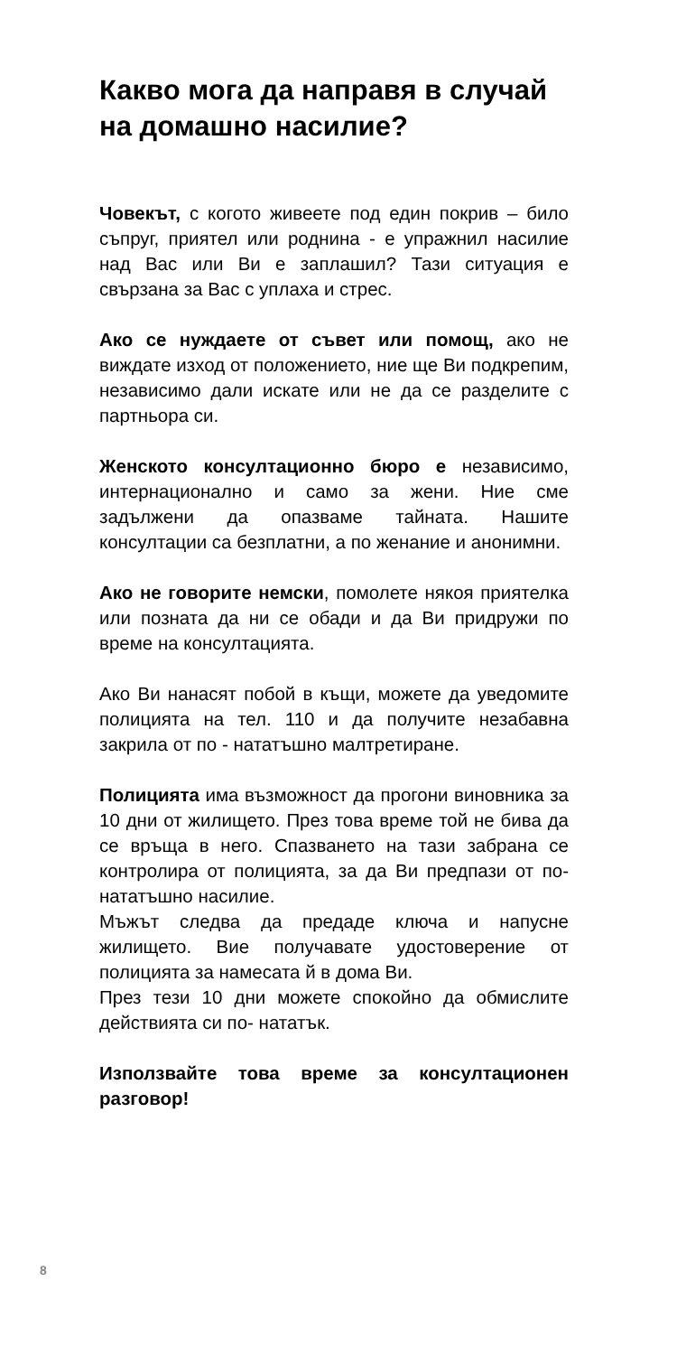Какво мога да направя в случай на домашно насилие?
Човекът, с когото живеете под един покрив – било съпруг, приятел или роднина - е упражнил насилие над Вас или Ви е заплашил? Тази ситуация е свързана за Вас с уплаха и стрес.
Ако се нуждаете от съвет или помощ, ако не виждате изход от положението, ние ще Ви подкрепим, независимо дали искате или не да се разделите с партньора си.
Женското консултационно бюро е независимо, интернационално и само за жени. Ние сме задължени да опазваме тайната. Нашите консултации са безплатни, а по женание и анонимни.
Ако не говорите немски, помолете някоя приятелка или позната да ни се обади и да Ви придружи по време на консултацията.
Ако Ви нанасят побой в къщи, можете да уведомите полицията на тел. 110 и да получите незабавна закрила от по - нататъшно малтретиране.
Полицията има възможност да прогони виновника за 10 дни от жилището. През това време той не бива да се връща в него. Спазването на тази забрана се контролира от полицията, за да Ви предпази от по-нататъшно насилие.
Мъжът следва да предаде ключа и напусне жилището. Вие получавате удостоверение от полицията за намесата й в дома Ви.
През тези 10 дни можете спокойно да обмислите действията си по- нататък.
Използвайте това време за консултационен разговор!
8